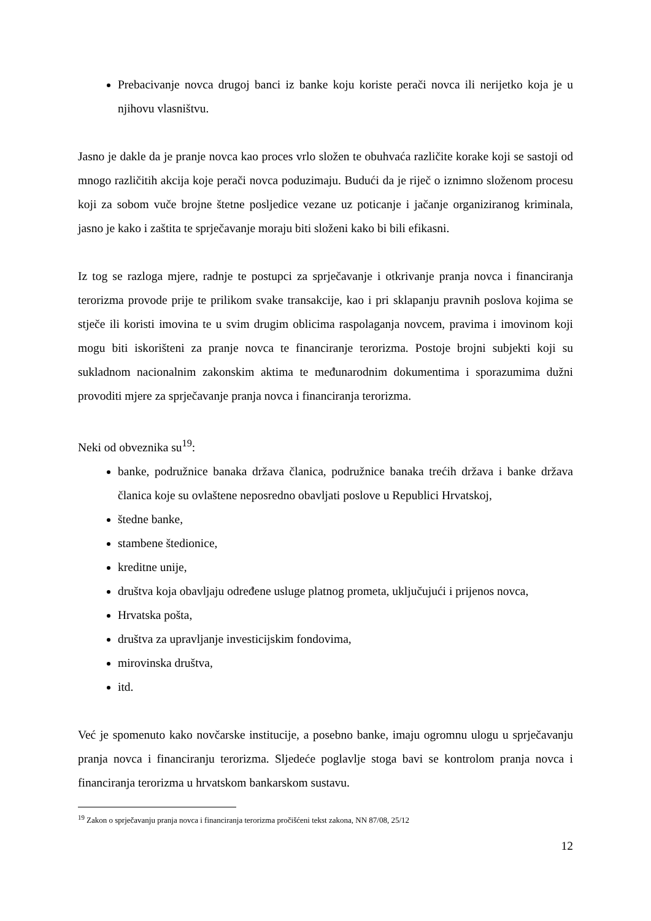Prebacivanje novca drugoj banci iz banke koju koriste perači novca ili nerijetko koja je u njihovu vlasništvu.
Jasno je dakle da je pranje novca kao proces vrlo složen te obuhvaća različite korake koji se sastoji od mnogo različitih akcija koje perači novca poduzimaju. Budući da je riječ o iznimno složenom procesu koji za sobom vuče brojne štetne posljedice vezane uz poticanje i jačanje organiziranog kriminala, jasno je kako i zaštita te sprječavanje moraju biti složeni kako bi bili efikasni.
Iz tog se razloga mjere, radnje te postupci za sprječavanje i otkrivanje pranja novca i financiranja terorizma provode prije te prilikom svake transakcije, kao i pri sklapanju pravnih poslova kojima se stječe ili koristi imovina te u svim drugim oblicima raspolaganja novcem, pravima i imovinom koji mogu biti iskorišteni za pranje novca te financiranje terorizma. Postoje brojni subjekti koji su sukladnom nacionalnim zakonskim aktima te međunarodnim dokumentima i sporazumima dužni provoditi mjere za sprječavanje pranja novca i financiranja terorizma.
Neki od obveznika su<sup>19</sup>:
banke, podružnice banaka država članica, podružnice banaka trećih država i banke država članica koje su ovlaštene neposredno obavljati poslove u Republici Hrvatskoj,
štedne banke,
stambene štedionice,
kreditne unije,
društva koja obavljaju određene usluge platnog prometa, uključujući i prijenos novca,
Hrvatska pošta,
društva za upravljanje investicijskim fondovima,
mirovinska društva,
itd.
Već je spomenuto kako novčarske institucije, a posebno banke, imaju ogromnu ulogu u sprječavanju pranja novca i financiranju terorizma. Sljedeće poglavlje stoga bavi se kontrolom pranja novca i financiranja terorizma u hrvatskom bankarskom sustavu.
<sup>19</sup> Zakon o sprječavanju pranja novca i financiranja terorizma pročišćeni tekst zakona, NN 87/08, 25/12
12